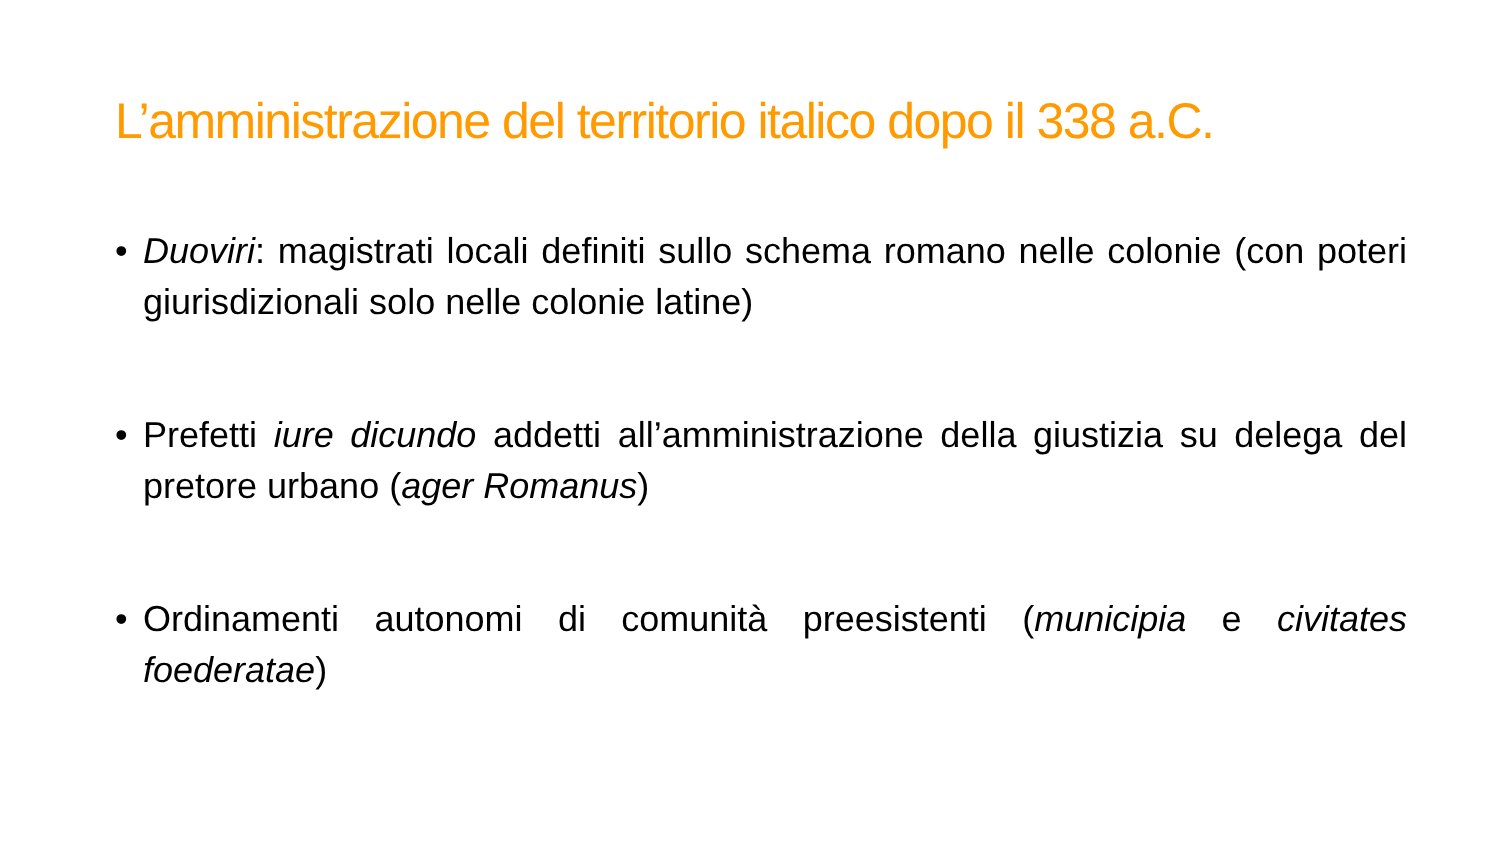L’amministrazione del territorio italico dopo il 338 a.C.
• Duoviri: magistrati locali definiti sullo schema romano nelle colonie (con poteri giurisdizionali solo nelle colonie latine)
• Prefetti iure dicundo addetti all’amministrazione della giustizia su delega del pretore urbano (ager Romanus)
• Ordinamenti autonomi di comunità preesistenti (municipia e civitates foederatae)